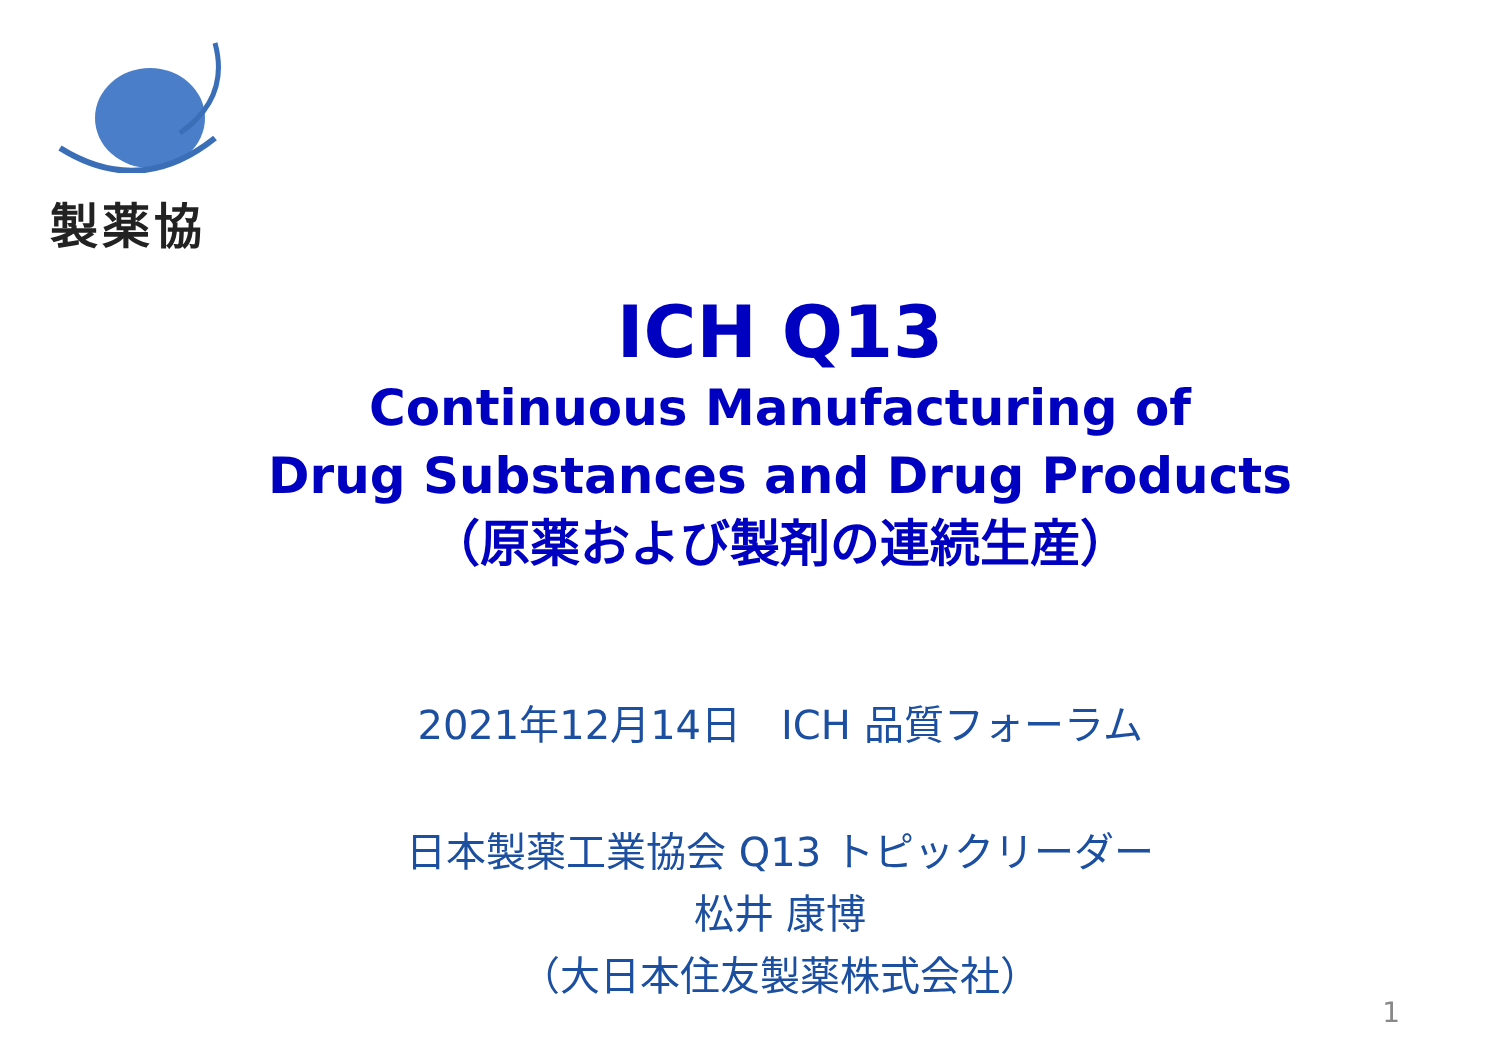製薬協
ICH Q13
Continuous Manufacturing of
Drug Substances and Drug Products
（原薬および製剤の連続生産）
2021年12月14日　ICH 品質フォーラム
日本製薬工業協会 Q13 トピックリーダー
松井 康博
（大日本住友製薬株式会社）
1